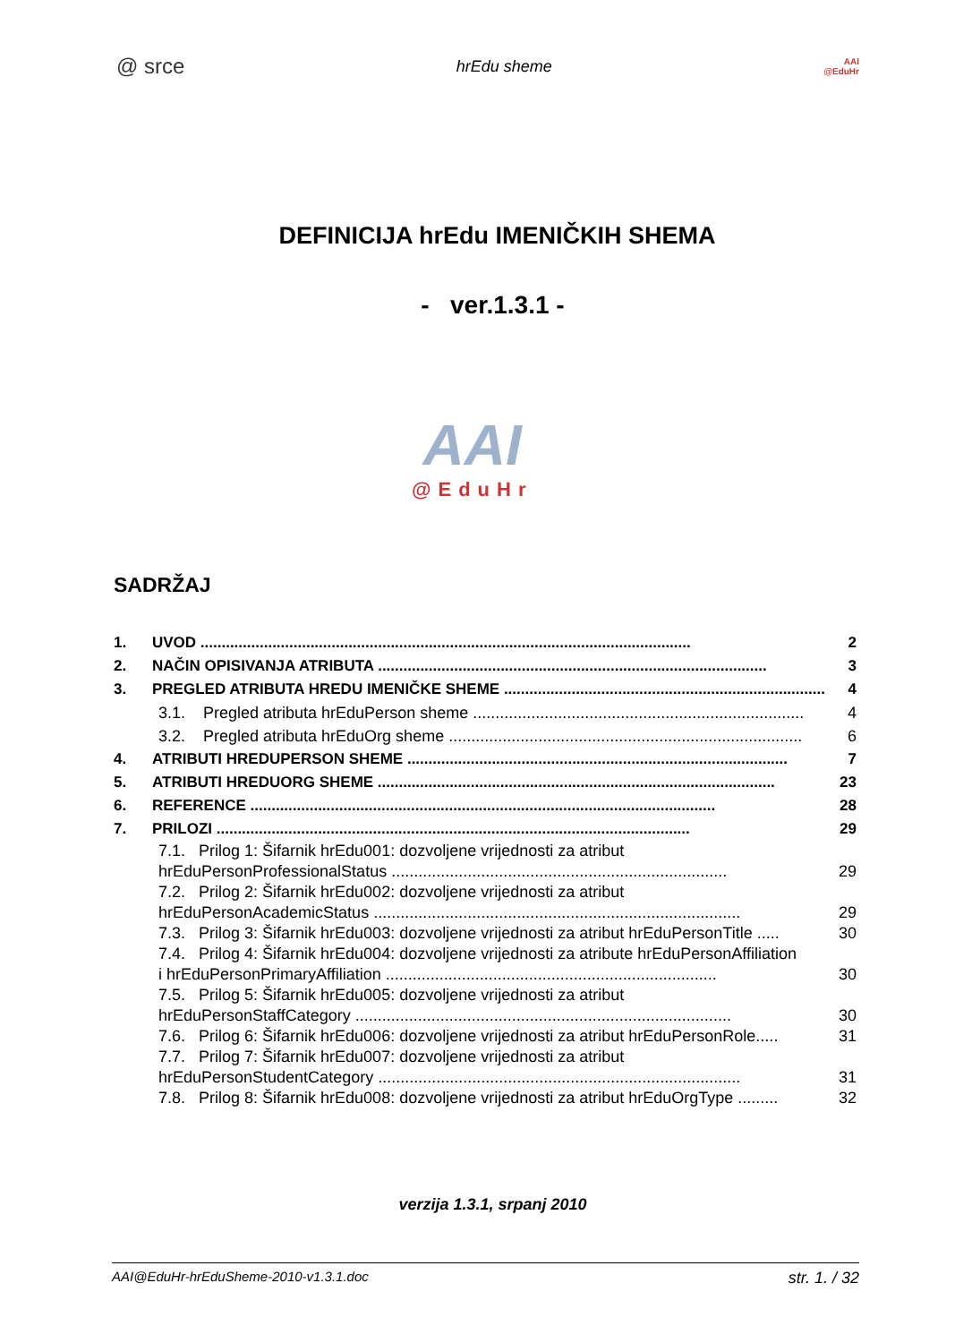@ srce
hrEdu sheme
AAI
@EduHr
DEFINICIJA hrEdu IMENIČKIH SHEMA
- ver.1.3.1 -
AAI
@EduHr
SADRŽAJ
1. UVOD .................................................................................................................... 2
2. NAČIN OPISIVANJA ATRIBUTA ............................................................................................ 3
3. PREGLED ATRIBUTA HREDU IMENIČKE SHEME ............................................................................ 4
3.1. Pregled atributa hrEduPerson sheme .......................................................................... 4
3.2. Pregled atributa hrEduOrg sheme ............................................................................... 6
4. ATRIBUTI HREDUPERSON SHEME .......................................................................................... 7
5. ATRIBUTI HREDUORG SHEME .............................................................................................. 23
6. REFERENCE .............................................................................................................. 28
7. PRILOZI ................................................................................................................ 29
7.1. Prilog 1: Šifarnik hrEdu001: dozvoljene vrijednosti za atribut
hrEduPersonProfessionalStatus ........................................................................... 29
7.2. Prilog 2: Šifarnik hrEdu002: dozvoljene vrijednosti za atribut
hrEduPersonAcademicStatus .................................................................................. 29
7.3. Prilog 3: Šifarnik hrEdu003: dozvoljene vrijednosti za atribut hrEduPersonTitle ..... 30
7.4. Prilog 4: Šifarnik hrEdu004: dozvoljene vrijednosti za atribute hrEduPersonAffiliation
i hrEduPersonPrimaryAffiliation .......................................................................... 30
7.5. Prilog 5: Šifarnik hrEdu005: dozvoljene vrijednosti za atribut
hrEduPersonStaffCategory .................................................................................... 30
7.6. Prilog 6: Šifarnik hrEdu006: dozvoljene vrijednosti za atribut hrEduPersonRole..... 31
7.7. Prilog 7: Šifarnik hrEdu007: dozvoljene vrijednosti za atribut
hrEduPersonStudentCategory ................................................................................. 31
7.8. Prilog 8: Šifarnik hrEdu008: dozvoljene vrijednosti za atribut hrEduOrgType ......... 32
verzija 1.3.1, srpanj 2010
AAI@EduHr-hrEduSheme-2010-v1.3.1.doc str. 1. / 32